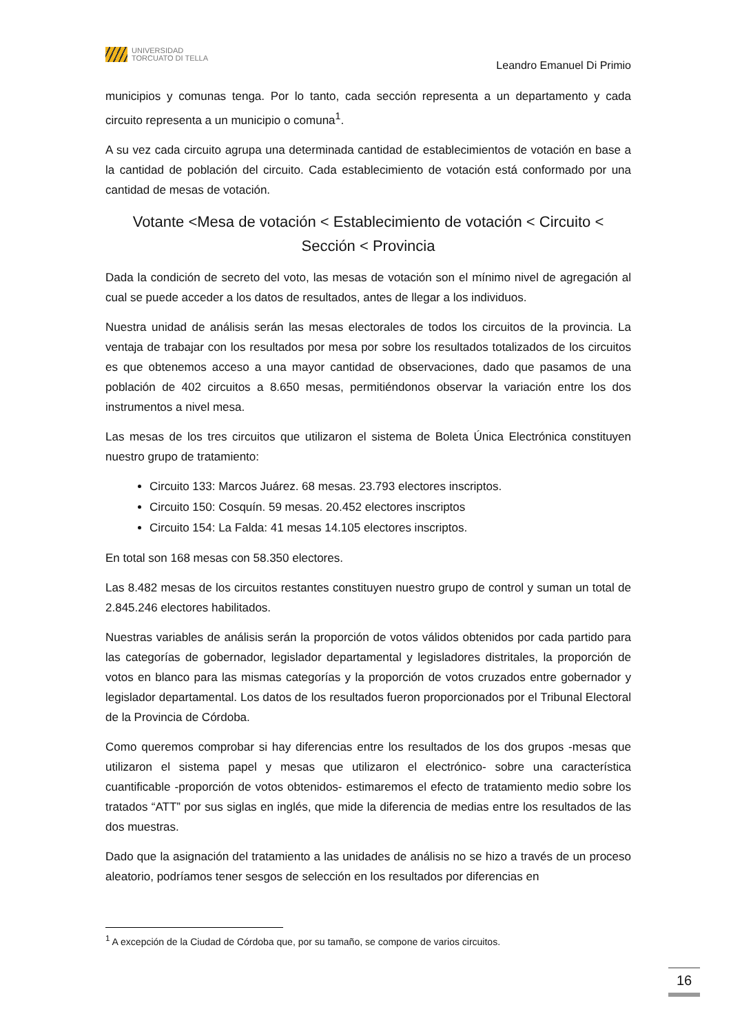UNIVERSIDAD
TORCUATO DI TELLA
Leandro Emanuel Di Primio
municipios y comunas tenga. Por lo tanto, cada sección representa a un departamento y cada circuito representa a un municipio o comuna<sup>1</sup>.
A su vez cada circuito agrupa una determinada cantidad de establecimientos de votación en base a la cantidad de población del circuito. Cada establecimiento de votación está conformado por una cantidad de mesas de votación.
Votante <Mesa de votación < Establecimiento de votación < Circuito < Sección < Provincia
Dada la condición de secreto del voto, las mesas de votación son el mínimo nivel de agregación al cual se puede acceder a los datos de resultados, antes de llegar a los individuos.
Nuestra unidad de análisis serán las mesas electorales de todos los circuitos de la provincia. La ventaja de trabajar con los resultados por mesa por sobre los resultados totalizados de los circuitos es que obtenemos acceso a una mayor cantidad de observaciones, dado que pasamos de una población de 402 circuitos a 8.650 mesas, permitiéndonos observar la variación entre los dos instrumentos a nivel mesa.
Las mesas de los tres circuitos que utilizaron el sistema de Boleta Única Electrónica constituyen nuestro grupo de tratamiento:
Circuito 133: Marcos Juárez. 68 mesas. 23.793 electores inscriptos.
Circuito 150: Cosquín. 59 mesas. 20.452 electores inscriptos
Circuito 154: La Falda: 41 mesas 14.105 electores inscriptos.
En total son 168 mesas con 58.350 electores.
Las 8.482 mesas de los circuitos restantes constituyen nuestro grupo de control y suman un total de 2.845.246 electores habilitados.
Nuestras variables de análisis serán la proporción de votos válidos obtenidos por cada partido para las categorías de gobernador, legislador departamental y legisladores distritales, la proporción de votos en blanco para las mismas categorías y la proporción de votos cruzados entre gobernador y legislador departamental. Los datos de los resultados fueron proporcionados por el Tribunal Electoral de la Provincia de Córdoba.
Como queremos comprobar si hay diferencias entre los resultados de los dos grupos -mesas que utilizaron el sistema papel y mesas que utilizaron el electrónico- sobre una característica cuantificable -proporción de votos obtenidos- estimaremos el efecto de tratamiento medio sobre los tratados “ATT” por sus siglas en inglés, que mide la diferencia de medias entre los resultados de las dos muestras.
Dado que la asignación del tratamiento a las unidades de análisis no se hizo a través de un proceso aleatorio, podríamos tener sesgos de selección en los resultados por diferencias en
<sup>1</sup> A excepción de la Ciudad de Córdoba que, por su tamaño, se compone de varios circuitos.
16